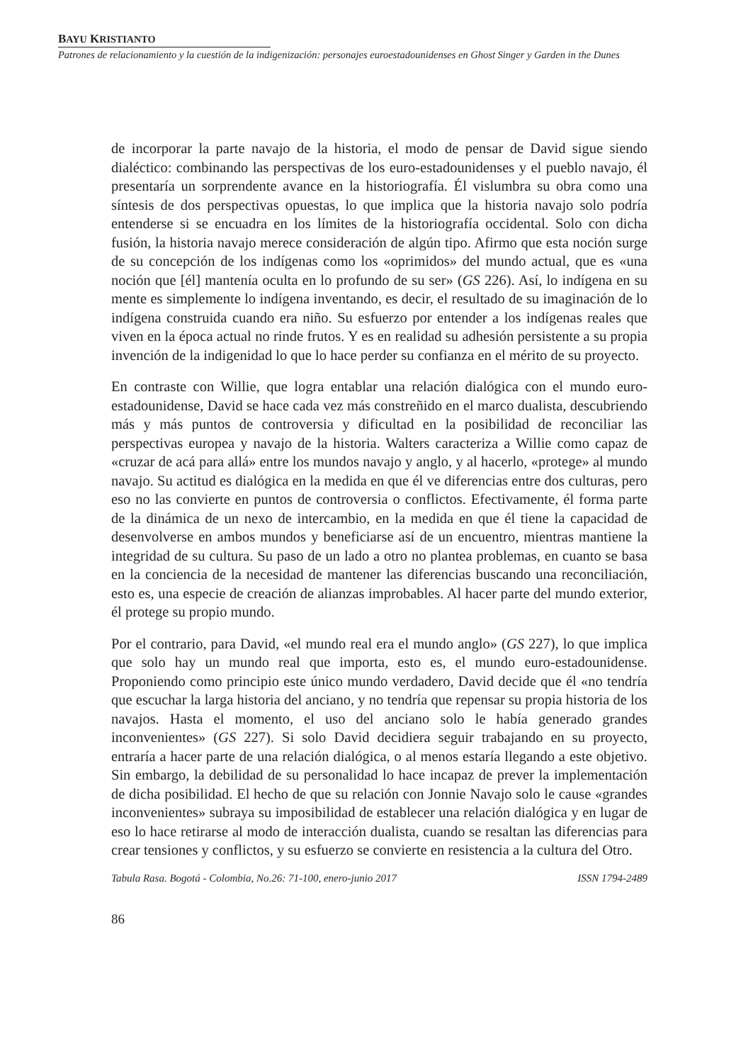BAYU KRISTIANTO
Patrones de relacionamiento y la cuestión de la indigenización: personajes euroestadounidenses en Ghost Singer y Garden in the Dunes
de incorporar la parte navajo de la historia, el modo de pensar de David sigue siendo dialéctico: combinando las perspectivas de los euro-estadounidenses y el pueblo navajo, él presentaría un sorprendente avance en la historiografía. Él vislumbra su obra como una síntesis de dos perspectivas opuestas, lo que implica que la historia navajo solo podría entenderse si se encuadra en los límites de la historiografía occidental. Solo con dicha fusión, la historia navajo merece consideración de algún tipo. Afirmo que esta noción surge de su concepción de los indígenas como los «oprimidos» del mundo actual, que es «una noción que [él] mantenía oculta en lo profundo de su ser» (GS 226). Así, lo indígena en su mente es simplemente lo indígena inventando, es decir, el resultado de su imaginación de lo indígena construida cuando era niño. Su esfuerzo por entender a los indígenas reales que viven en la época actual no rinde frutos. Y es en realidad su adhesión persistente a su propia invención de la indigenidad lo que lo hace perder su confianza en el mérito de su proyecto.
En contraste con Willie, que logra entablar una relación dialógica con el mundo euro-estadounidense, David se hace cada vez más constreñido en el marco dualista, descubriendo más y más puntos de controversia y dificultad en la posibilidad de reconciliar las perspectivas europea y navajo de la historia. Walters caracteriza a Willie como capaz de «cruzar de acá para allá» entre los mundos navajo y anglo, y al hacerlo, «protege» al mundo navajo. Su actitud es dialógica en la medida en que él ve diferencias entre dos culturas, pero eso no las convierte en puntos de controversia o conflictos. Efectivamente, él forma parte de la dinámica de un nexo de intercambio, en la medida en que él tiene la capacidad de desenvolverse en ambos mundos y beneficiarse así de un encuentro, mientras mantiene la integridad de su cultura. Su paso de un lado a otro no plantea problemas, en cuanto se basa en la conciencia de la necesidad de mantener las diferencias buscando una reconciliación, esto es, una especie de creación de alianzas improbables. Al hacer parte del mundo exterior, él protege su propio mundo.
Por el contrario, para David, «el mundo real era el mundo anglo» (GS 227), lo que implica que solo hay un mundo real que importa, esto es, el mundo euro-estadounidense. Proponiendo como principio este único mundo verdadero, David decide que él «no tendría que escuchar la larga historia del anciano, y no tendría que repensar su propia historia de los navajos. Hasta el momento, el uso del anciano solo le había generado grandes inconvenientes» (GS 227). Si solo David decidiera seguir trabajando en su proyecto, entraría a hacer parte de una relación dialógica, o al menos estaría llegando a este objetivo. Sin embargo, la debilidad de su personalidad lo hace incapaz de prever la implementación de dicha posibilidad. El hecho de que su relación con Jonnie Navajo solo le cause «grandes inconvenientes» subraya su imposibilidad de establecer una relación dialógica y en lugar de eso lo hace retirarse al modo de interacción dualista, cuando se resaltan las diferencias para crear tensiones y conflictos, y su esfuerzo se convierte en resistencia a la cultura del Otro.
Tabula Rasa. Bogotá - Colombia, No.26: 71-100, enero-junio 2017 ISSN 1794-2489
86